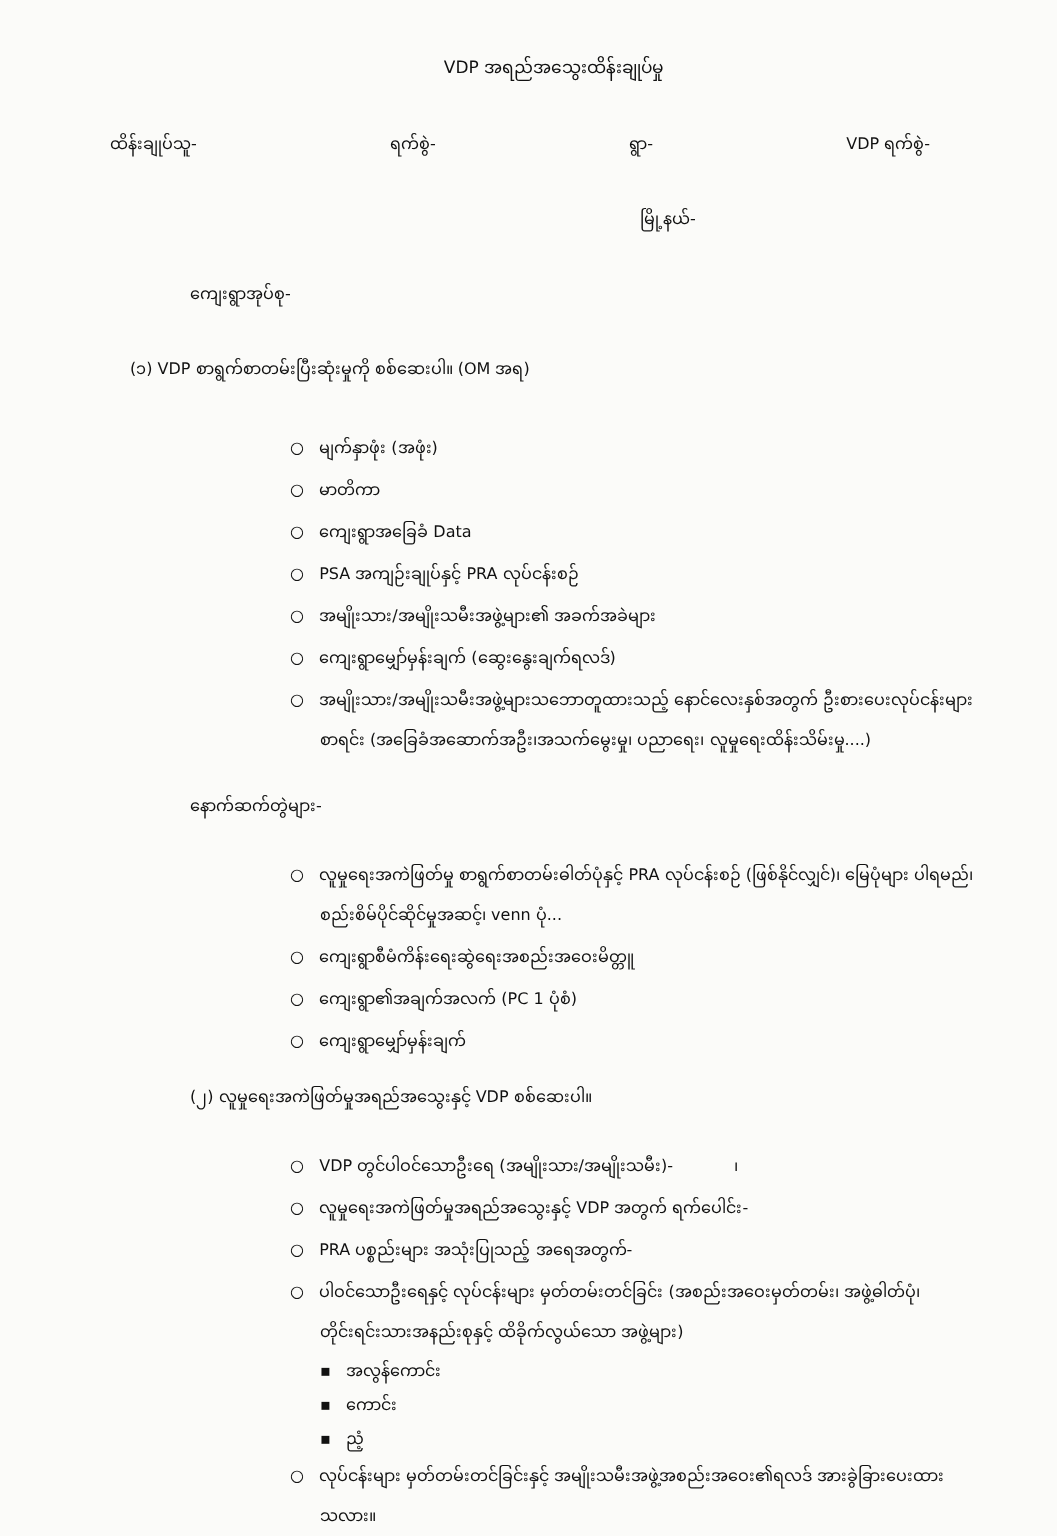VDP အရည်အသွေးထိန်းချုပ်မှု
ထိန်းချုပ်သူ- ရက်စွဲ- ရွာ- VDP ရက်စွဲ-
မြို့နယ်-
ကျေးရွာအုပ်စု-
(၁) VDP စာရွက်စာတမ်းပြီးဆုံးမှုကို စစ်ဆေးပါ။ (OM အရ)
○ မျက်နှာဖုံး (အဖုံး)
○ မာတိကာ
○ ကျေးရွာအခြေခံ Data
○ PSA အကျဉ်းချုပ်နှင့် PRA လုပ်ငန်းစဉ်
○ အမျိုးသား/အမျိုးသမီးအဖွဲ့များ၏ အခက်အခဲများ
○ ကျေးရွာမျှော်မှန်းချက် (ဆွေးနွေးချက်ရလဒ်)
○ အမျိုးသား/အမျိုးသမီးအဖွဲ့များသဘောတူထားသည့် နောင်လေးနှစ်အတွက် ဦးစားပေးလုပ်ငန်းများစာရင်း (အခြေခံအဆောက်အဦး၊အသက်မွေးမှု၊ ပညာရေး၊ လူမှုရေးထိန်းသိမ်းမှု....)
နောက်ဆက်တွဲများ-
○ လူမှုရေးအကဲဖြတ်မှု စာရွက်စာတမ်းဓါတ်ပုံနှင့် PRA လုပ်ငန်းစဉ် (ဖြစ်နိုင်လျှင်)၊ မြေပုံများ ပါရမည်၊ စည်းစိမ်ပိုင်ဆိုင်မှုအဆင့်၊ venn ပုံ...
○ ကျေးရွာစီမံကိန်းရေးဆွဲရေးအစည်းအဝေးမိတ္တူ
○ ကျေးရွာ၏အချက်အလက် (PC 1 ပုံစံ)
○ ကျေးရွာမျှော်မှန်းချက်
(၂) လူမှုရေးအကဲဖြတ်မှုအရည်အသွေးနှင့် VDP စစ်ဆေးပါ။
○ VDP တွင်ပါဝင်သောဦးရေ (အမျိုးသား/အမျိုးသမီး)- ၊
○ လူမှုရေးအကဲဖြတ်မှုအရည်အသွေးနှင့် VDP အတွက် ရက်ပေါင်း-
○ PRA ပစ္စည်းများ အသုံးပြုသည့် အရေအတွက်-
○ ပါဝင်သောဦးရေနှင့် လုပ်ငန်းများ မှတ်တမ်းတင်ခြင်း (အစည်းအဝေးမှတ်တမ်း၊ အဖွဲ့ဓါတ်ပုံ၊ တိုင်းရင်းသားအနည်းစုနှင့် ထိခိုက်လွယ်သော အဖွဲ့များ)
▪ အလွန်ကောင်း
▪ ကောင်း
▪ ညံ့
○ လုပ်ငန်းများ မှတ်တမ်းတင်ခြင်းနှင့် အမျိုးသမီးအဖွဲ့အစည်းအဝေး၏ရလဒ် အားခွဲခြားပေးထားသလား။